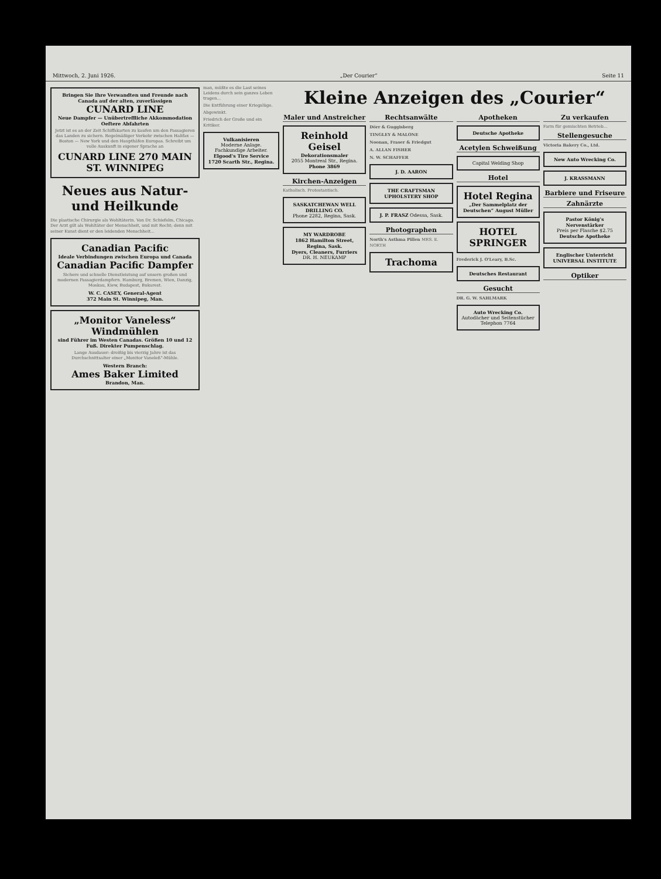Mittwoch, 2. Juni 1926. „Der Courier“Seite 11
Bringen Sie Ihre Verwandten und Freunde nach Canada auf der alten, zuverlässigen
CUNARD LINE
Neue Dampfer — Unübertreffliche Akkommodation Oeftere Abfahrten
Jetzt ist es an der Zeit Schiffskarten zu kaufen um den Passagieren das Landen zu sichern. Regelmäßiger Verkehr zwischen Halifax — Boston — New York und den Haupthäfen Europas. Schreibt um volle Auskunft in eigener Sprache an
CUNARD LINE 270 MAIN ST. WINNIPEG
Neues aus Natur- und Heilkunde
Die plastische Chirurgie als Wohltäterin. Von Dr. Schiefelm, Chicago. Der Arzt gilt als Wohltäter der Menschheit, und mit Recht; denn mit seiner Kunst dient er den leidenden Menschheit...
Canadian Pacific
Ideale Verbindungen zwischen Europa und Canada
Canadian Pacific Dampfer
Sichere und schnelle Dienstleistung auf unsern großen und modernen Passagierdampfern. Hamburg, Bremen, Wien, Danzig, Moskau, Kiew, Budapest, Bukarest.
W. C. CASEY, General-Agent
372 Main St. Winnipeg, Man.
„Monitor Vaneless“ Windmühlen
sind Führer im Westen Canadas. Größen 10 und 12 Fuß. Direkter Pumpenschlag.
Lange Ausdauer: dreißig bis vierzig Jahre ist das Durchschnittsalter einer „Monitor Vaneleß“-Mühle.
Western Branch:
Ames Baker Limited
Brandon, Man.
man, müßte es die Last seines Leidens durch sein ganzes Leben tragen...
Die Entführung einer Kriegslüge.
Abgewinkt.
Friedrich der Große und ein Kritiker.
Vulkanisieren
Moderne Anlage. Fachkundige Arbeiter.
Elgood's Tire Service
1720 Scarth Str., Regina.
Kleine Anzeigen des „Courier“
Maler und Anstreicher
Reinhold Geisel
Dekorationsmaler
2055 Montreal Str., Regina.
Phone 3869
Kirchen-Anzeigen
Katholisch. Protestantisch.
SASKATCHEWAN WELL DRILLING CO.
Phone 2282, Regina, Sask.
MY WARDROBE
1862 Hamilton Street, Regina, Sask.
Dyers, Cleaners, Furriers
DR. H. NEUKAMP
Rechtsanwälte
Dörr & Guggisberg
TINGLEY & MALONE
Noonan, Fraser & Friedgut
A. ALLAN FISHER
N. W. SCHAFFER
J. D. AARON
THE CRAFTSMAN UPHOLSTERY SHOP
J. P. FRASZ Odessa, Sask.
Photographen
North's Asthma Pillen MRS. E. NORTH
Trachoma
Apotheken
Deutsche Apotheke
Acetylen Schweißung
Capital Welding Shop
Hotel
Hotel Regina
„Der Sammelplatz der Deutschen“ August Müller
HOTEL SPRINGER
Frederick J. O'Leary, B.Sc.
Deutsches Restaurant
Gesucht
DR. G. W. SAHLMARK
Auto Wrecking Co.
Autodächer und Seitenstücher
Telephon 7764
Zu verkaufen
Farm für gemischten Betrieb...
Stellengesuche
Victoria Bakery Co., Ltd.
New Auto Wrecking Co.
J. KRASSMANN
Barbiere und Friseure
Zahnärzte
Pastor König's Nervenstärker
Preis per Flasche $2.75
Deutsche Apotheke
Englischer Unterricht
UNIVERSAL INSTITUTE
Optiker